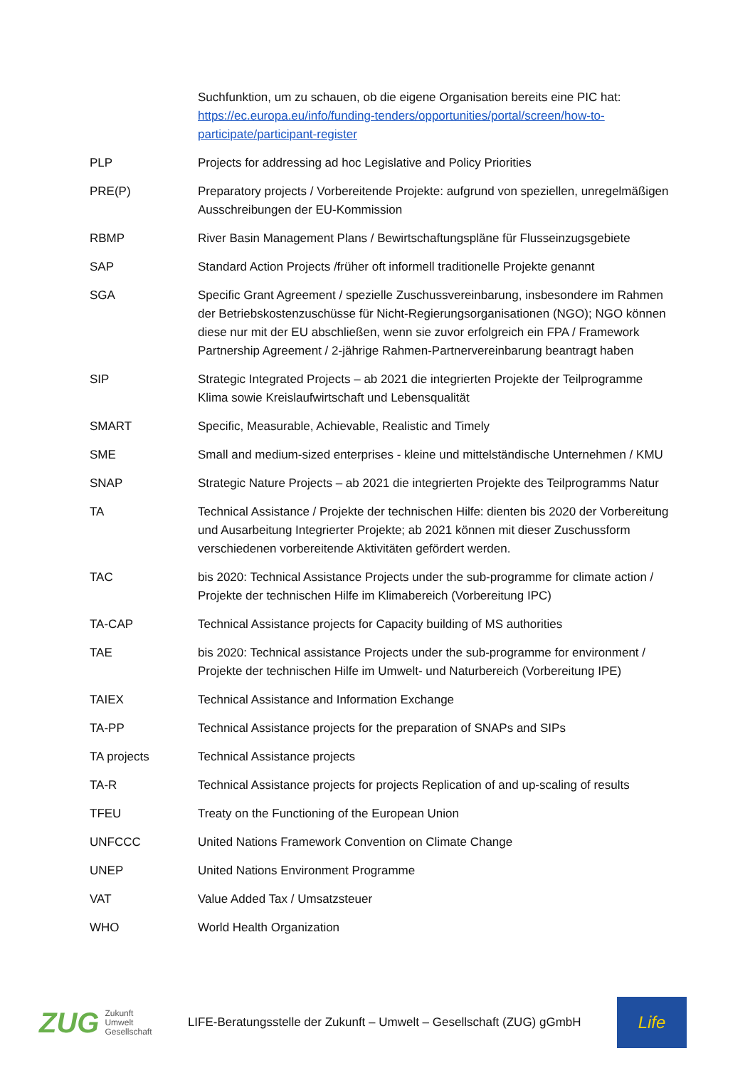| | Suchfunktion, um zu schauen, ob die eigene Organisation bereits eine PIC hat: https://ec.europa.eu/info/funding-tenders/opportunities/portal/screen/how-to-participate/participant-register |
| PLP | Projects for addressing ad hoc Legislative and Policy Priorities |
| PRE(P) | Preparatory projects / Vorbereitende Projekte: aufgrund von speziellen, unregelmäßigen Ausschreibungen der EU-Kommission |
| RBMP | River Basin Management Plans / Bewirtschaftungspläne für Flusseinzugsgebiete |
| SAP | Standard Action Projects /früher oft informell traditionelle Projekte genannt |
| SGA | Specific Grant Agreement / spezielle Zuschussvereinbarung, insbesondere im Rahmen der Betriebskostenzuschüsse für Nicht-Regierungsorganisationen (NGO); NGO können diese nur mit der EU abschließen, wenn sie zuvor erfolgreich ein FPA / Framework Partnership Agreement / 2-jährige Rahmen-Partnervereinbarung beantragt haben |
| SIP | Strategic Integrated Projects – ab 2021 die integrierten Projekte der Teilprogramme Klima sowie Kreislaufwirtschaft und Lebensqualität |
| SMART | Specific, Measurable, Achievable, Realistic and Timely |
| SME | Small and medium-sized enterprises - kleine und mittelständische Unternehmen / KMU |
| SNAP | Strategic Nature Projects – ab 2021 die integrierten Projekte des Teilprogramms Natur |
| TA | Technical Assistance / Projekte der technischen Hilfe: dienten bis 2020 der Vorbereitung und Ausarbeitung Integrierter Projekte; ab 2021 können mit dieser Zuschussform verschiedenen vorbereitende Aktivitäten gefördert werden. |
| TAC | bis 2020: Technical Assistance Projects under the sub-programme for climate action / Projekte der technischen Hilfe im Klimabereich (Vorbereitung IPC) |
| TA-CAP | Technical Assistance projects for Capacity building of MS authorities |
| TAE | bis 2020: Technical assistance Projects under the sub-programme for environment / Projekte der technischen Hilfe im Umwelt- und Naturbereich (Vorbereitung IPE) |
| TAIEX | Technical Assistance and Information Exchange |
| TA-PP | Technical Assistance projects for the preparation of SNAPs and SIPs |
| TA projects | Technical Assistance projects |
| TA-R | Technical Assistance projects for projects Replication of and up-scaling of results |
| TFEU | Treaty on the Functioning of the European Union |
| UNFCCC | United Nations Framework Convention on Climate Change |
| UNEP | United Nations Environment Programme |
| VAT | Value Added Tax / Umsatzsteuer |
| WHO | World Health Organization |
ZUG Zukunft
Umwelt
Gesellschaft
LIFE-Beratungsstelle der Zukunft – Umwelt – Gesellschaft (ZUG) gGmbH
Life